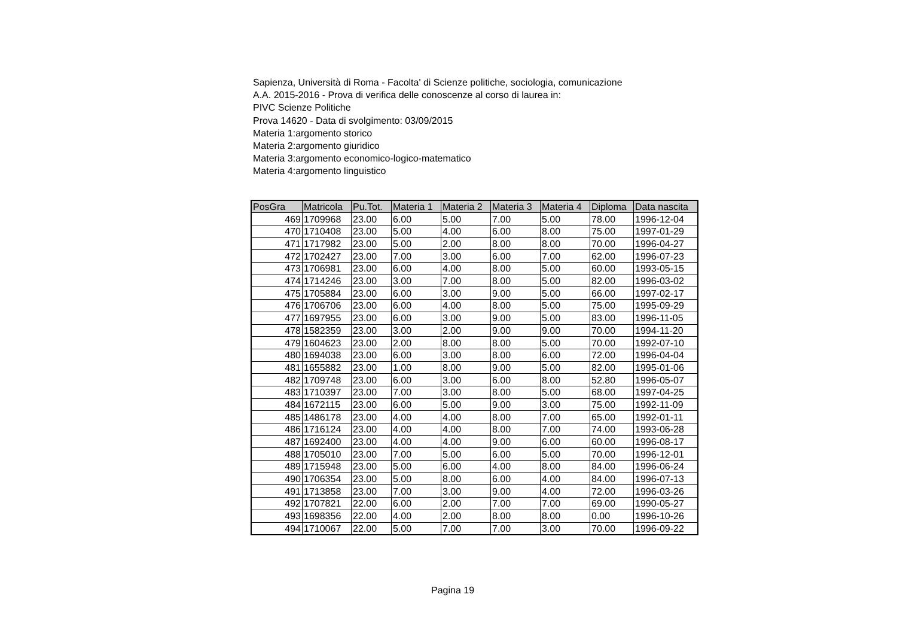Sapienza, Università di Roma - Facolta' di Scienze politiche, sociologia, comunicazione
A.A. 2015-2016 - Prova di verifica delle conoscenze al corso di laurea in:
PIVC Scienze Politiche
Prova 14620 - Data di svolgimento: 03/09/2015
Materia 1:argomento storico
Materia 2:argomento giuridico
Materia 3:argomento economico-logico-matematico
Materia 4:argomento linguistico
| PosGra | Matricola | Pu.Tot. | Materia 1 | Materia 2 | Materia 3 | Materia 4 | Diploma | Data nascita |
| --- | --- | --- | --- | --- | --- | --- | --- | --- |
| 469 | 1709968 | 23.00 | 6.00 | 5.00 | 7.00 | 5.00 | 78.00 | 1996-12-04 |
| 470 | 1710408 | 23.00 | 5.00 | 4.00 | 6.00 | 8.00 | 75.00 | 1997-01-29 |
| 471 | 1717982 | 23.00 | 5.00 | 2.00 | 8.00 | 8.00 | 70.00 | 1996-04-27 |
| 472 | 1702427 | 23.00 | 7.00 | 3.00 | 6.00 | 7.00 | 62.00 | 1996-07-23 |
| 473 | 1706981 | 23.00 | 6.00 | 4.00 | 8.00 | 5.00 | 60.00 | 1993-05-15 |
| 474 | 1714246 | 23.00 | 3.00 | 7.00 | 8.00 | 5.00 | 82.00 | 1996-03-02 |
| 475 | 1705884 | 23.00 | 6.00 | 3.00 | 9.00 | 5.00 | 66.00 | 1997-02-17 |
| 476 | 1706706 | 23.00 | 6.00 | 4.00 | 8.00 | 5.00 | 75.00 | 1995-09-29 |
| 477 | 1697955 | 23.00 | 6.00 | 3.00 | 9.00 | 5.00 | 83.00 | 1996-11-05 |
| 478 | 1582359 | 23.00 | 3.00 | 2.00 | 9.00 | 9.00 | 70.00 | 1994-11-20 |
| 479 | 1604623 | 23.00 | 2.00 | 8.00 | 8.00 | 5.00 | 70.00 | 1992-07-10 |
| 480 | 1694038 | 23.00 | 6.00 | 3.00 | 8.00 | 6.00 | 72.00 | 1996-04-04 |
| 481 | 1655882 | 23.00 | 1.00 | 8.00 | 9.00 | 5.00 | 82.00 | 1995-01-06 |
| 482 | 1709748 | 23.00 | 6.00 | 3.00 | 6.00 | 8.00 | 52.80 | 1996-05-07 |
| 483 | 1710397 | 23.00 | 7.00 | 3.00 | 8.00 | 5.00 | 68.00 | 1997-04-25 |
| 484 | 1672115 | 23.00 | 6.00 | 5.00 | 9.00 | 3.00 | 75.00 | 1992-11-09 |
| 485 | 1486178 | 23.00 | 4.00 | 4.00 | 8.00 | 7.00 | 65.00 | 1992-01-11 |
| 486 | 1716124 | 23.00 | 4.00 | 4.00 | 8.00 | 7.00 | 74.00 | 1993-06-28 |
| 487 | 1692400 | 23.00 | 4.00 | 4.00 | 9.00 | 6.00 | 60.00 | 1996-08-17 |
| 488 | 1705010 | 23.00 | 7.00 | 5.00 | 6.00 | 5.00 | 70.00 | 1996-12-01 |
| 489 | 1715948 | 23.00 | 5.00 | 6.00 | 4.00 | 8.00 | 84.00 | 1996-06-24 |
| 490 | 1706354 | 23.00 | 5.00 | 8.00 | 6.00 | 4.00 | 84.00 | 1996-07-13 |
| 491 | 1713858 | 23.00 | 7.00 | 3.00 | 9.00 | 4.00 | 72.00 | 1996-03-26 |
| 492 | 1707821 | 22.00 | 6.00 | 2.00 | 7.00 | 7.00 | 69.00 | 1990-05-27 |
| 493 | 1698356 | 22.00 | 4.00 | 2.00 | 8.00 | 8.00 | 0.00 | 1996-10-26 |
| 494 | 1710067 | 22.00 | 5.00 | 7.00 | 7.00 | 3.00 | 70.00 | 1996-09-22 |
Pagina 19